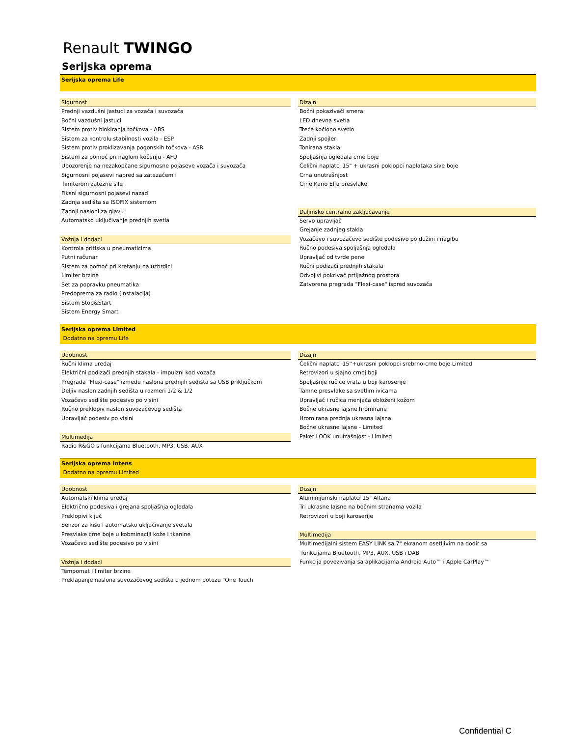Renault TWINGO
Serijska oprema
Serijska oprema Life
Sigurnost
Prednji vazdušni jastuci za vozača i suvozača
Bočni vazdušni jastuci
Sistem protiv blokiranja točkova - ABS
Sistem za kontrolu stabilnosti vozila - ESP
Sistem protiv proklizavanja pogonskih točkova - ASR
Sistem za pomoć pri naglom kočenju - AFU
Upozorenje na nezakopčane sigurnosne pojaseve vozača i suvozača
Sigurnosni pojasevi napred sa zatezačem i
limiterom zatezne sile
Fiksni sigurnosni pojasevi nazad
Zadnja sedišta sa ISOFIX sistemom
Zadnji nasloni za glavu
Automatsko uključivanje prednjih svetla
Vožnja i dodaci
Kontrola pritiska u pneumaticima
Putni računar
Sistem za pomoć pri kretanju na uzbrdici
Limiter brzine
Set za popravku pneumatika
Predoprema za radio (instalacija)
Sistem Stop&Start
Sistem Energy Smart
Dizajn
Bočni pokazivači smera
LED dnevna svetla
Treće kočiono svetlo
Zadnji spojler
Tonirana stakla
Spoljašnja ogledala crne boje
Čelični naplatci 15" + ukrasni poklopci naplataka sive boje
Crna unutrašnjost
Crne Kario Elfa presvlake
Daljinsko centralno zaključavanje
Servo upravljač
Grejanje zadnjeg stakla
Vozačevo i suvozačevo sedište podesivo po dužini i nagibu
Ručno podesiva spoljašnja ogledala
Upravljač od tvrde pene
Ručni podizači prednjih stakala
Odvojivi pokrivač prtljažnog prostora
Zatvorena pregrada "Flexi-case" ispred suvozača
Serijska oprema Limited
Dodatno na opremu Life
Udobnost
Ručni klima uređaj
Električni podizači prednjih stakala - impulzni kod vozača
Pregrada "Flexi-case" između naslona prednjih sedišta sa USB priključkom
Deljiv naslon zadnjih sedišta u razmeri 1/2 & 1/2
Vozačevo sedište podesivo po visini
Ručno preklopiv naslon suvozačevog sedišta
Upravljač podesiv po visini
Multimedija
Radio R&GO s funkcijama Bluetooth, MP3, USB, AUX
Dizajn
Čelični naplatci 15''+ukrasni poklopci srebrno-crne boje Limited
Retrovizori u sjajno crnoj boji
Spoljašnje ručice vrata u boji karoserije
Tamne presvlake sa svetlim ivicama
Upravljač i ručica menjača obloženi kožom
Bočne ukrasne lajsne hromirane
Hromirana prednja ukrasna lajsna
Bočne ukrasne lajsne - Limited
Paket LOOK unutrašnjost - Limited
Serijska oprema Intens
Dodatno na opremu Limited
Udobnost
Automatski klima uređaj
Električno podesiva i grejana spoljašnja ogledala
Preklopivi ključ
Senzor za kišu i automatsko uključivanje svetala
Presvlake crne boje u kobminaciji kože i tkanine
Vozačevo sedište podesivo po visini
Vožnja i dodaci
Tempomat i limiter brzine
Preklapanje naslona suvozačevog sedišta u jednom potezu "One Touch
Dizajn
Aluminijumski naplatci 15" Altana
Tri ukrasne lajsne na bočnim stranama vozila
Retrovizori u boji karoserije
Multimedija
Multimedijalni sistem EASY LINK sa 7" ekranom osetljivim na dodir sa
funkcijama Bluetooth, MP3, AUX, USB i DAB
Funkcija povezivanja sa aplikacijama Android Auto™ i Apple CarPlay™
Confidential C